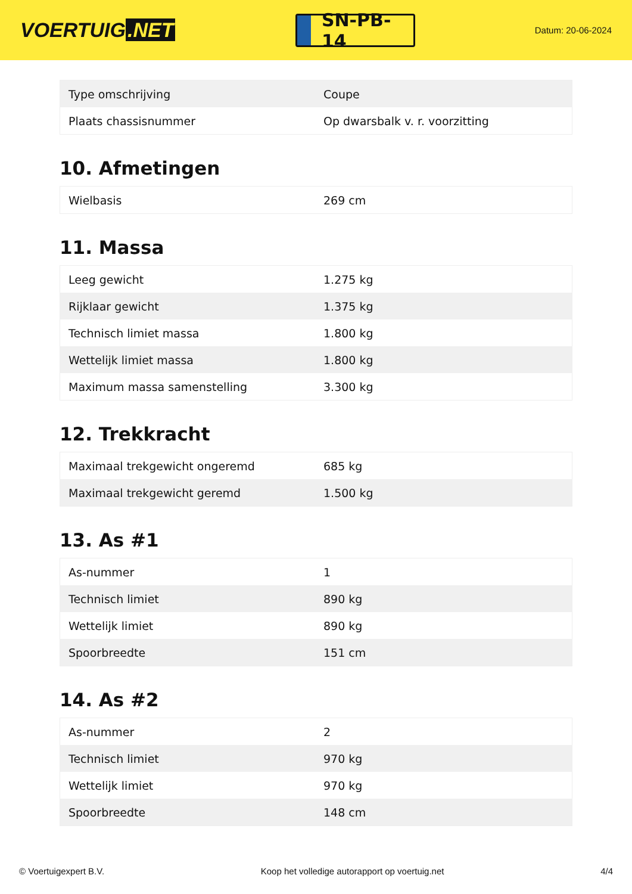VOERTUIG.NET
SN-PB-14
Datum: 20-06-2024
| Type omschrijving | Coupe |
| Plaats chassisnummer | Op dwarsbalk v. r. voorzitting |
10. Afmetingen
| Wielbasis | 269 cm |
11. Massa
| Leeg gewicht | 1.275 kg |
| Rijklaar gewicht | 1.375 kg |
| Technisch limiet massa | 1.800 kg |
| Wettelijk limiet massa | 1.800 kg |
| Maximum massa samenstelling | 3.300 kg |
12. Trekkracht
| Maximaal trekgewicht ongeremd | 685 kg |
| Maximaal trekgewicht geremd | 1.500 kg |
13. As #1
| As-nummer | 1 |
| Technisch limiet | 890 kg |
| Wettelijk limiet | 890 kg |
| Spoorbreedte | 151 cm |
14. As #2
| As-nummer | 2 |
| Technisch limiet | 970 kg |
| Wettelijk limiet | 970 kg |
| Spoorbreedte | 148 cm |
© Voertuigexpert B.V. Koop het volledige autorapport op voertuig.net 4/4